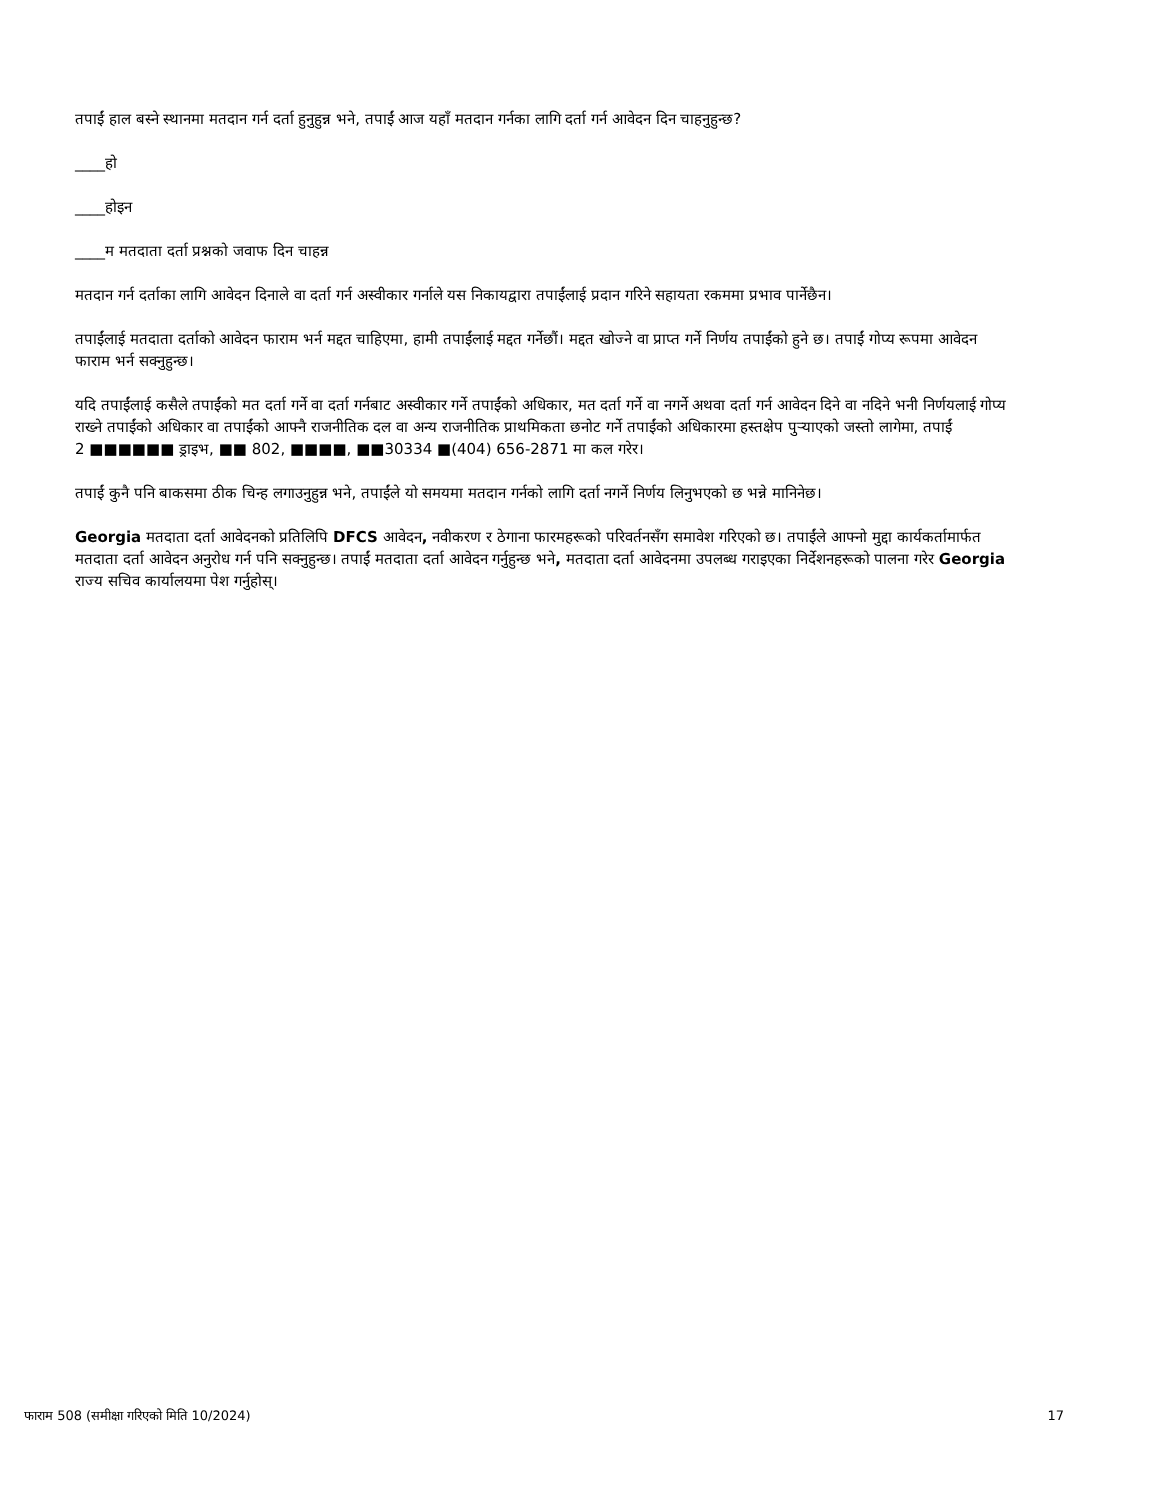तपाईं हाल बस्ने स्थानमा मतदान गर्न दर्ता हुनुहुन्न भने, तपाईं आज यहाँ मतदान गर्नका लागि दर्ता गर्न आवेदन दिन चाहनुहुन्छ?
____हो
____होइन
____म मतदाता दर्ता प्रश्नको जवाफ दिन चाहन्न
मतदान गर्न दर्ताका लागि आवेदन दिनाले वा दर्ता गर्न अस्वीकार गर्नाले यस निकायद्वारा तपाईंलाई प्रदान गरिने सहायता रकममा प्रभाव पार्नेछैन।
तपाईंलाई मतदाता दर्ताको आवेदन फाराम भर्न मद्दत चाहिएमा, हामी तपाईंलाई मद्दत गर्नेछौं। मद्दत खोज्ने वा प्राप्त गर्ने निर्णय तपाईंको हुने छ। तपाईं गोप्य रूपमा आवेदन फाराम भर्न सक्नुहुन्छ।
यदि तपाईंलाई कसैले तपाईंको मत दर्ता गर्ने वा दर्ता गर्नबाट अस्वीकार गर्ने तपाईंको अधिकार, मत दर्ता गर्ने वा नगर्ने अथवा दर्ता गर्न आवेदन दिने वा नदिने भनी निर्णयलाई गोप्य राख्ने तपाईंको अधिकार वा तपाईंको आफ्नै राजनीतिक दल वा अन्य राजनीतिक प्राथमिकता छनोट गर्ने तपाईंको अधिकारमा हस्तक्षेप पुऱ्याएको जस्तो लागेमा, तपाईं
2 ■■■■■■ ड्राइभ, ■■ 802, ■■■■, ■■30334 ■(404) 656-2871 मा कल गरेर।
तपाईं कुनै पनि बाकसमा ठीक चिन्ह लगाउनुहुन्न भने, तपाईंले यो समयमा मतदान गर्नको लागि दर्ता नगर्ने निर्णय लिनुभएको छ भन्ने मानिनेछ।
Georgia मतदाता दर्ता आवेदनको प्रतिलिपि DFCS आवेदन, नवीकरण र ठेगाना फारमहरूको परिवर्तनसँग समावेश गरिएको छ। तपाईंले आफ्नो मुद्दा कार्यकर्तामार्फत मतदाता दर्ता आवेदन अनुरोध गर्न पनि सक्नुहुन्छ। तपाईं मतदाता दर्ता आवेदन गर्नुहुन्छ भने, मतदाता दर्ता आवेदनमा उपलब्ध गराइएका निर्देशनहरूको पालना गरेर Georgia राज्य सचिव कार्यालयमा पेश गर्नुहोस्।
फाराम 508 (समीक्षा गरिएको मिति 10/2024) 17